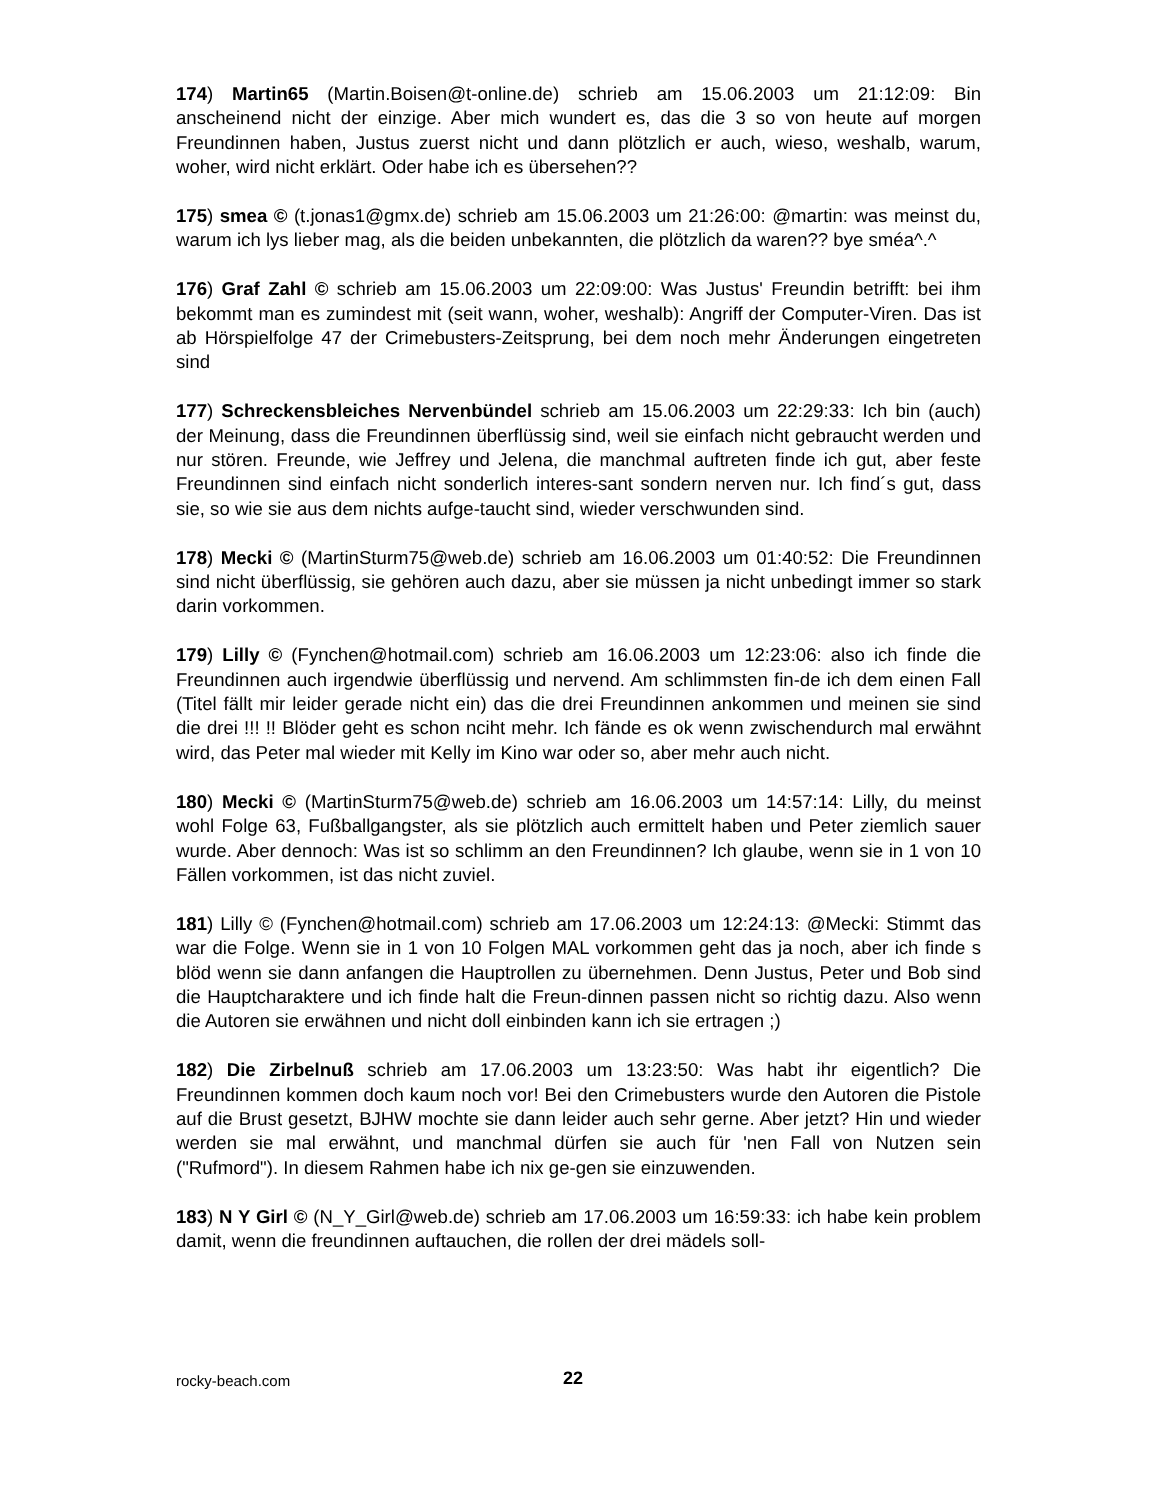174) Martin65 (Martin.Boisen@t-online.de) schrieb am 15.06.2003 um 21:12:09: Bin anscheinend nicht der einzige. Aber mich wundert es, das die 3 so von heute auf morgen Freundinnen haben, Justus zuerst nicht und dann plötzlich er auch, wieso, weshalb, warum, woher, wird nicht erklärt. Oder habe ich es übersehen??
175) smea © (t.jonas1@gmx.de) schrieb am 15.06.2003 um 21:26:00: @martin: was meinst du, warum ich lys lieber mag, als die beiden unbekannten, die plötzlich da waren?? bye sméa^.^
176) Graf Zahl © schrieb am 15.06.2003 um 22:09:00: Was Justus' Freundin betrifft: bei ihm bekommt man es zumindest mit (seit wann, woher, weshalb): Angriff der Computer-Viren. Das ist ab Hörspielfolge 47 der Crimebusters-Zeitsprung, bei dem noch mehr Änderungen eingetreten sind
177) Schreckensbleiches Nervenbündel schrieb am 15.06.2003 um 22:29:33: Ich bin (auch) der Meinung, dass die Freundinnen überflüssig sind, weil sie einfach nicht gebraucht werden und nur stören. Freunde, wie Jeffrey und Jelena, die manchmal auftreten finde ich gut, aber feste Freundinnen sind einfach nicht sonderlich interes-sant sondern nerven nur. Ich find´s gut, dass sie, so wie sie aus dem nichts aufge-taucht sind, wieder verschwunden sind.
178) Mecki © (MartinSturm75@web.de) schrieb am 16.06.2003 um 01:40:52: Die Freundinnen sind nicht überflüssig, sie gehören auch dazu, aber sie müssen ja nicht unbedingt immer so stark darin vorkommen.
179) Lilly © (Fynchen@hotmail.com) schrieb am 16.06.2003 um 12:23:06: also ich finde die Freundinnen auch irgendwie überflüssig und nervend. Am schlimmsten fin-de ich dem einen Fall (Titel fällt mir leider gerade nicht ein) das die drei Freundinnen ankommen und meinen sie sind die drei !!! !! Blöder geht es schon nciht mehr. Ich fände es ok wenn zwischendurch mal erwähnt wird, das Peter mal wieder mit Kelly im Kino war oder so, aber mehr auch nicht.
180) Mecki © (MartinSturm75@web.de) schrieb am 16.06.2003 um 14:57:14: Lilly, du meinst wohl Folge 63, Fußballgangster, als sie plötzlich auch ermittelt haben und Peter ziemlich sauer wurde. Aber dennoch: Was ist so schlimm an den Freundinnen? Ich glaube, wenn sie in 1 von 10 Fällen vorkommen, ist das nicht zuviel.
181) Lilly © (Fynchen@hotmail.com) schrieb am 17.06.2003 um 12:24:13: @Mecki: Stimmt das war die Folge. Wenn sie in 1 von 10 Folgen MAL vorkommen geht das ja noch, aber ich finde s blöd wenn sie dann anfangen die Hauptrollen zu übernehmen. Denn Justus, Peter und Bob sind die Hauptcharaktere und ich finde halt die Freun-dinnen passen nicht so richtig dazu. Also wenn die Autoren sie erwähnen und nicht doll einbinden kann ich sie ertragen ;)
182) Die Zirbelnuß schrieb am 17.06.2003 um 13:23:50: Was habt ihr eigentlich? Die Freundinnen kommen doch kaum noch vor! Bei den Crimebusters wurde den Autoren die Pistole auf die Brust gesetzt, BJHW mochte sie dann leider auch sehr gerne. Aber jetzt? Hin und wieder werden sie mal erwähnt, und manchmal dürfen sie auch für 'nen Fall von Nutzen sein ("Rufmord"). In diesem Rahmen habe ich nix ge-gen sie einzuwenden.
183) N Y Girl © (N_Y_Girl@web.de) schrieb am 17.06.2003 um 16:59:33: ich habe kein problem damit, wenn die freundinnen auftauchen, die rollen der drei mädels soll-
rocky-beach.com 22